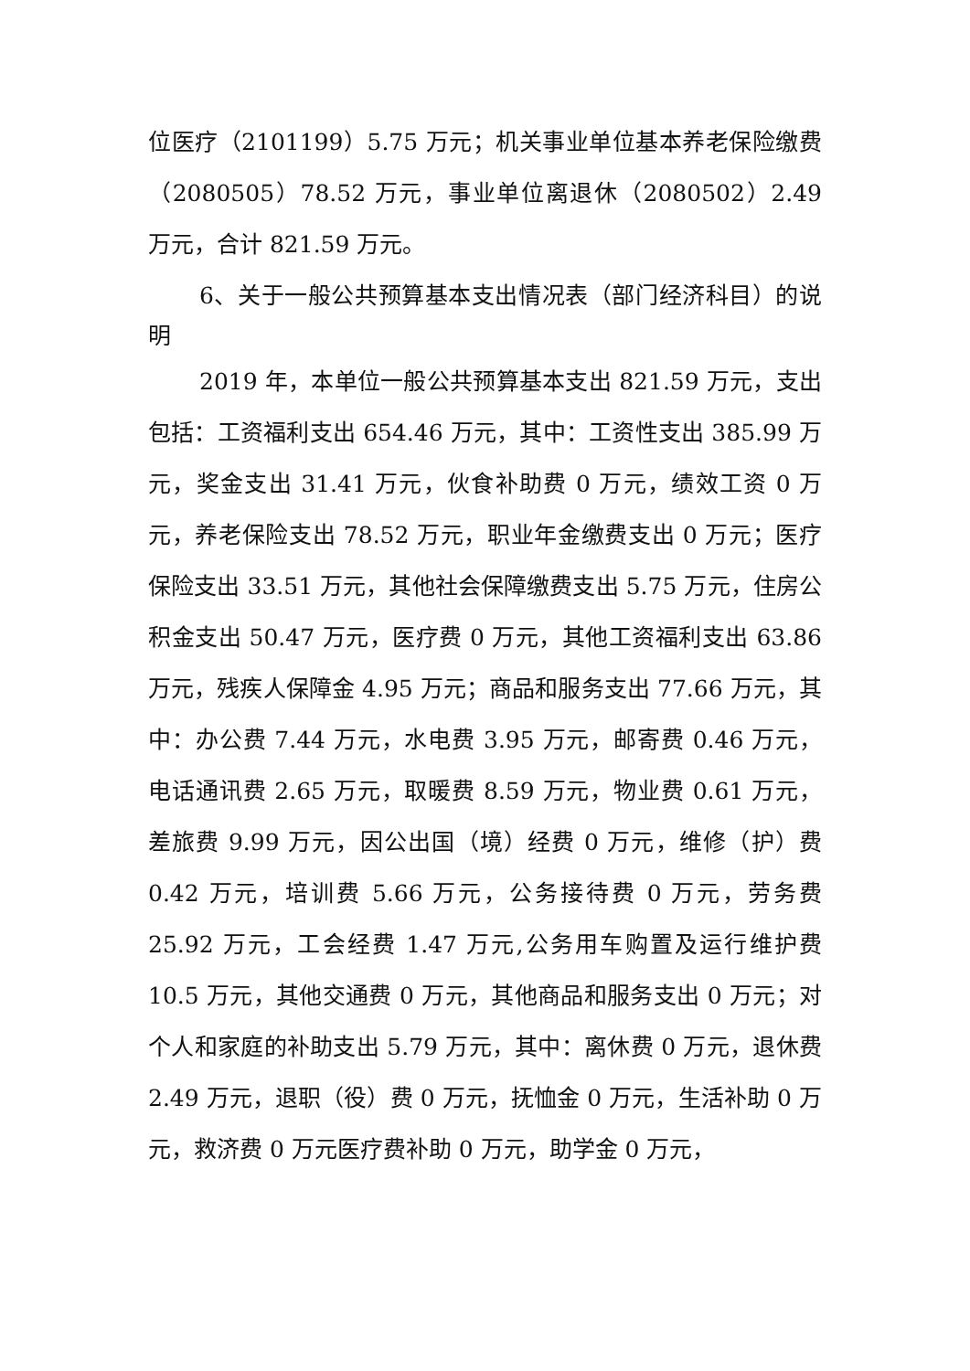位医疗（2101199）5.75 万元；机关事业单位基本养老保险缴费（2080505）78.52 万元，事业单位离退休（2080502）2.49 万元，合计 821.59 万元。
6、关于一般公共预算基本支出情况表（部门经济科目）的说明
2019 年，本单位一般公共预算基本支出 821.59 万元，支出包括：工资福利支出 654.46 万元，其中：工资性支出 385.99 万元，奖金支出 31.41 万元，伙食补助费 0 万元，绩效工资 0 万元，养老保险支出 78.52 万元，职业年金缴费支出 0 万元；医疗保险支出 33.51 万元，其他社会保障缴费支出 5.75 万元，住房公积金支出 50.47 万元，医疗费 0 万元，其他工资福利支出 63.86 万元，残疾人保障金 4.95 万元；商品和服务支出 77.66 万元，其中：办公费 7.44 万元，水电费 3.95 万元，邮寄费 0.46 万元，电话通讯费 2.65 万元，取暖费 8.59 万元，物业费 0.61 万元，差旅费 9.99 万元，因公出国（境）经费 0 万元，维修（护）费 0.42 万元，培训费 5.66 万元，公务接待费 0 万元，劳务费 25.92 万元，工会经费 1.47 万元,公务用车购置及运行维护费 10.5 万元，其他交通费 0 万元，其他商品和服务支出 0 万元；对个人和家庭的补助支出 5.79 万元，其中：离休费 0 万元，退休费 2.49 万元，退职（役）费 0 万元，抚恤金 0 万元，生活补助 0 万元，救济费 0 万元医疗费补助 0 万元，助学金 0 万元，